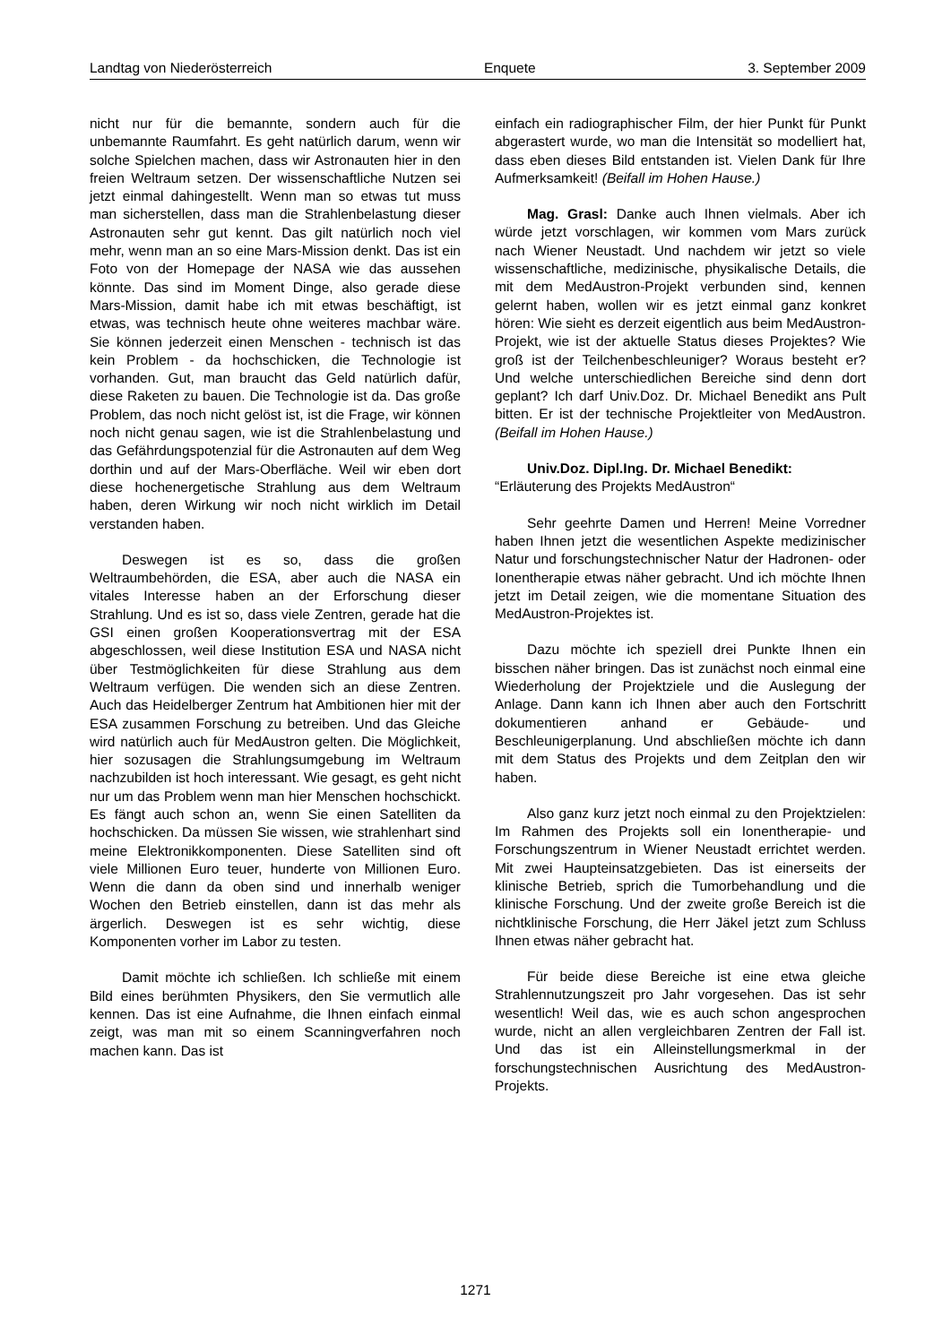Landtag von Niederösterreich Enquete 3. September 2009
nicht nur für die bemannte, sondern auch für die unbemannte Raumfahrt. Es geht natürlich darum, wenn wir solche Spielchen machen, dass wir Astronauten hier in den freien Weltraum setzen. Der wissenschaftliche Nutzen sei jetzt einmal dahingestellt. Wenn man so etwas tut muss man sicherstellen, dass man die Strahlenbelastung dieser Astronauten sehr gut kennt. Das gilt natürlich noch viel mehr, wenn man an so eine Mars-Mission denkt. Das ist ein Foto von der Homepage der NASA wie das aussehen könnte. Das sind im Moment Dinge, also gerade diese Mars-Mission, damit habe ich mit etwas beschäftigt, ist etwas, was technisch heute ohne weiteres machbar wäre. Sie können jederzeit einen Menschen - technisch ist das kein Problem - da hochschicken, die Technologie ist vorhanden. Gut, man braucht das Geld natürlich dafür, diese Raketen zu bauen. Die Technologie ist da. Das große Problem, das noch nicht gelöst ist, ist die Frage, wir können noch nicht genau sagen, wie ist die Strahlenbelastung und das Gefährdungspotenzial für die Astronauten auf dem Weg dorthin und auf der Mars-Oberfläche. Weil wir eben dort diese hochenergetische Strahlung aus dem Weltraum haben, deren Wirkung wir noch nicht wirklich im Detail verstanden haben.
Deswegen ist es so, dass die großen Weltraumbehörden, die ESA, aber auch die NASA ein vitales Interesse haben an der Erforschung dieser Strahlung. Und es ist so, dass viele Zentren, gerade hat die GSI einen großen Kooperationsvertrag mit der ESA abgeschlossen, weil diese Institution ESA und NASA nicht über Testmöglichkeiten für diese Strahlung aus dem Weltraum verfügen. Die wenden sich an diese Zentren. Auch das Heidelberger Zentrum hat Ambitionen hier mit der ESA zusammen Forschung zu betreiben. Und das Gleiche wird natürlich auch für MedAustron gelten. Die Möglichkeit, hier sozusagen die Strahlungsumgebung im Weltraum nachzubilden ist hoch interessant. Wie gesagt, es geht nicht nur um das Problem wenn man hier Menschen hochschickt. Es fängt auch schon an, wenn Sie einen Satelliten da hochschicken. Da müssen Sie wissen, wie strahlenhart sind meine Elektronikkomponenten. Diese Satelliten sind oft viele Millionen Euro teuer, hunderte von Millionen Euro. Wenn die dann da oben sind und innerhalb weniger Wochen den Betrieb einstellen, dann ist das mehr als ärgerlich. Deswegen ist es sehr wichtig, diese Komponenten vorher im Labor zu testen.
Damit möchte ich schließen. Ich schließe mit einem Bild eines berühmten Physikers, den Sie vermutlich alle kennen. Das ist eine Aufnahme, die Ihnen einfach einmal zeigt, was man mit so einem Scanningverfahren noch machen kann. Das ist
einfach ein radiographischer Film, der hier Punkt für Punkt abgerastert wurde, wo man die Intensität so modelliert hat, dass eben dieses Bild entstanden ist. Vielen Dank für Ihre Aufmerksamkeit! (Beifall im Hohen Hause.)
Mag. Grasl: Danke auch Ihnen vielmals. Aber ich würde jetzt vorschlagen, wir kommen vom Mars zurück nach Wiener Neustadt. Und nachdem wir jetzt so viele wissenschaftliche, medizinische, physikalische Details, die mit dem MedAustron-Projekt verbunden sind, kennen gelernt haben, wollen wir es jetzt einmal ganz konkret hören: Wie sieht es derzeit eigentlich aus beim MedAustron-Projekt, wie ist der aktuelle Status dieses Projektes? Wie groß ist der Teilchenbeschleuniger? Woraus besteht er? Und welche unterschiedlichen Bereiche sind denn dort geplant? Ich darf Univ.Doz. Dr. Michael Benedikt ans Pult bitten. Er ist der technische Projektleiter von MedAustron. (Beifall im Hohen Hause.)
Univ.Doz. Dipl.Ing. Dr. Michael Benedikt:
“Erläuterung des Projekts MedAustron“
Sehr geehrte Damen und Herren! Meine Vorredner haben Ihnen jetzt die wesentlichen Aspekte medizinischer Natur und forschungstechnischer Natur der Hadronen- oder Ionentherapie etwas näher gebracht. Und ich möchte Ihnen jetzt im Detail zeigen, wie die momentane Situation des MedAustron-Projektes ist.
Dazu möchte ich speziell drei Punkte Ihnen ein bisschen näher bringen. Das ist zunächst noch einmal eine Wiederholung der Projektziele und die Auslegung der Anlage. Dann kann ich Ihnen aber auch den Fortschritt dokumentieren anhand er Gebäude- und Beschleunigerplanung. Und abschließen möchte ich dann mit dem Status des Projekts und dem Zeitplan den wir haben.
Also ganz kurz jetzt noch einmal zu den Projektzielen: Im Rahmen des Projekts soll ein Ionentherapie- und Forschungszentrum in Wiener Neustadt errichtet werden. Mit zwei Haupteinsatzgebieten. Das ist einerseits der klinische Betrieb, sprich die Tumorbehandlung und die klinische Forschung. Und der zweite große Bereich ist die nichtklinische Forschung, die Herr Jäkel jetzt zum Schluss Ihnen etwas näher gebracht hat.
Für beide diese Bereiche ist eine etwa gleiche Strahlennutzungszeit pro Jahr vorgesehen. Das ist sehr wesentlich! Weil das, wie es auch schon angesprochen wurde, nicht an allen vergleichbaren Zentren der Fall ist. Und das ist ein Alleinstellungsmerkmal in der forschungstechnischen Ausrichtung des MedAustron-Projekts.
1271